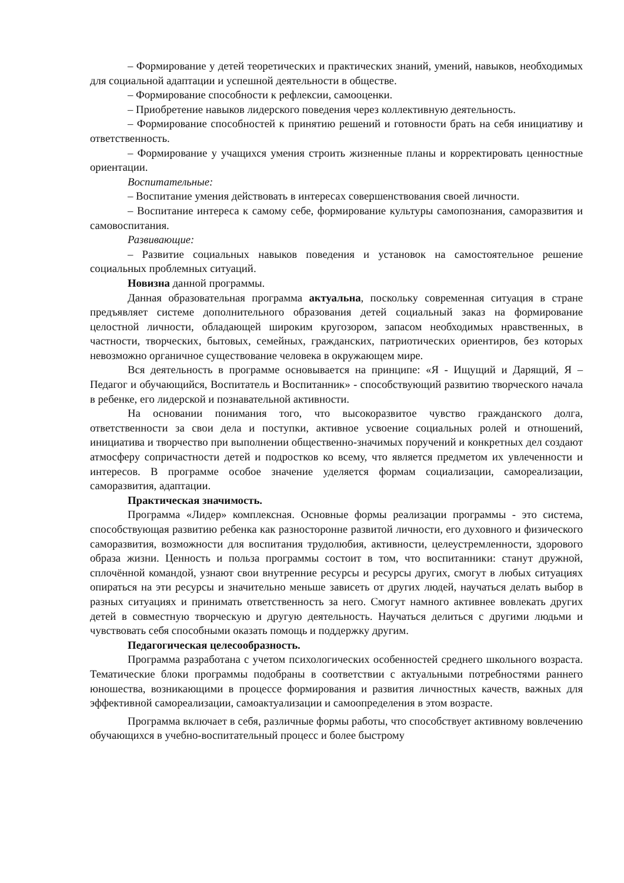– Формирование у детей теоретических и практических знаний, умений, навыков, необходимых для социальной адаптации и успешной деятельности в обществе.
– Формирование способности к рефлексии, самооценки.
– Приобретение навыков лидерского поведения через коллективную деятельность.
– Формирование способностей к принятию решений и готовности брать на себя инициативу и ответственность.
– Формирование у учащихся умения строить жизненные планы и корректировать ценностные ориентации.
Воспитательные:
– Воспитание умения действовать в интересах совершенствования своей личности.
– Воспитание интереса к самому себе, формирование культуры самопознания, саморазвития и самовоспитания.
Развивающие:
– Развитие социальных навыков поведения и установок на самостоятельное решение социальных проблемных ситуаций.
Новизна данной программы.
Данная образовательная программа актуальна, поскольку современная ситуация в стране предъявляет системе дополнительного образования детей социальный заказ на формирование целостной личности, обладающей широким кругозором, запасом необходимых нравственных, в частности, творческих, бытовых, семейных, гражданских, патриотических ориентиров, без которых невозможно органичное существование человека в окружающем мире.
Вся деятельность в программе основывается на принципе: «Я - Ищущий и Дарящий, Я – Педагог и обучающийся, Воспитатель и Воспитанник» - способствующий развитию творческого начала в ребенке, его лидерской и познавательной активности.
На основании понимания того, что высокоразвитое чувство гражданского долга, ответственности за свои дела и поступки, активное усвоение социальных ролей и отношений, инициатива и творчество при выполнении общественно-значимых поручений и конкретных дел создают атмосферу сопричастности детей и подростков ко всему, что является предметом их увлеченности и интересов. В программе особое значение уделяется формам социализации, самореализации, саморазвития, адаптации.
Практическая значимость.
Программа «Лидер» комплексная. Основные формы реализации программы - это система, способствующая развитию ребенка как разносторонне развитой личности, его духовного и физического саморазвития, возможности для воспитания трудолюбия, активности, целеустремленности, здорового образа жизни. Ценность и польза программы состоит в том, что воспитанники: станут дружной, сплочённой командой, узнают свои внутренние ресурсы и ресурсы других, смогут в любых ситуациях опираться на эти ресурсы и значительно меньше зависеть от других людей, научаться делать выбор в разных ситуациях и принимать ответственность за него. Смогут намного активнее вовлекать других детей в совместную творческую и другую деятельность. Научаться делиться с другими людьми и чувствовать себя способными оказать помощь и поддержку другим.
Педагогическая целесообразность.
Программа разработана с учетом психологических особенностей среднего школьного возраста. Тематические блоки программы подобраны в соответствии с актуальными потребностями раннего юношества, возникающими в процессе формирования и развития личностных качеств, важных для эффективной самореализации, самоактуализации и самоопределения в этом возрасте.
Программа включает в себя, различные формы работы, что способствует активному вовлечению обучающихся в учебно-воспитательный процесс и более быстрому